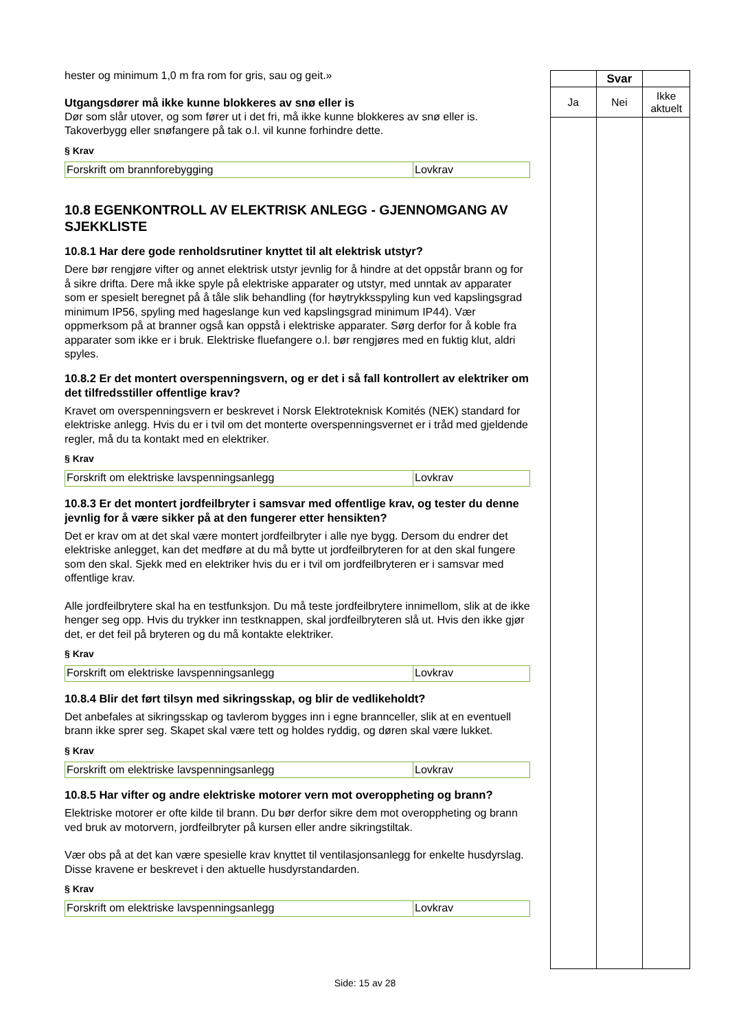hester og minimum 1,0 m fra rom for gris, sau og geit.»
Utgangsdører må ikke kunne blokkeres av snø eller is
Dør som slår utover, og som fører ut i det fri, må ikke kunne blokkeres av snø eller is. Takoverbygg eller snøfangere på tak o.l. vil kunne forhindre dette.
§ Krav
| Forskrift om brannforebygging | Lovkrav |
10.8 EGENKONTROLL AV ELEKTRISK ANLEGG - GJENNOMGANG AV SJEKKLISTE
10.8.1 Har dere gode renholdsrutiner knyttet til alt elektrisk utstyr?
Dere bør rengjøre vifter og annet elektrisk utstyr jevnlig for å hindre at det oppstår brann og for å sikre drifta. Dere må ikke spyle på elektriske apparater og utstyr, med unntak av apparater som er spesielt beregnet på å tåle slik behandling (for høytrykksspyling kun ved kapslingsgrad minimum IP56, spyling med hageslange kun ved kapslingsgrad minimum IP44). Vær oppmerksom på at branner også kan oppstå i elektriske apparater. Sørg derfor for å koble fra apparater som ikke er i bruk. Elektriske fluefangere o.l. bør rengjøres med en fuktig klut, aldri spyles.
10.8.2 Er det montert overspenningsvern, og er det i så fall kontrollert av elektriker om det tilfredsstiller offentlige krav?
Kravet om overspenningsvern er beskrevet i Norsk Elektroteknisk Komités (NEK) standard for elektriske anlegg. Hvis du er i tvil om det monterte overspenningsvernet er i tråd med gjeldende regler, må du ta kontakt med en elektriker.
§ Krav
| Forskrift om elektriske lavspenningsanlegg | Lovkrav |
10.8.3 Er det montert jordfeilbryter i samsvar med offentlige krav, og tester du denne jevnlig for å være sikker på at den fungerer etter hensikten?
Det er krav om at det skal være montert jordfeilbryter i alle nye bygg. Dersom du endrer det elektriske anlegget, kan det medføre at du må bytte ut jordfeilbryteren for at den skal fungere som den skal. Sjekk med en elektriker hvis du er i tvil om jordfeilbryteren er i samsvar med offentlige krav.
Alle jordfeilbrytere skal ha en testfunksjon. Du må teste jordfeilbrytere innimellom, slik at de ikke henger seg opp. Hvis du trykker inn testknappen, skal jordfeilbryteren slå ut. Hvis den ikke gjør det, er det feil på bryteren og du må kontakte elektriker.
§ Krav
| Forskrift om elektriske lavspenningsanlegg | Lovkrav |
10.8.4 Blir det ført tilsyn med sikringsskap, og blir de vedlikeholdt?
Det anbefales at sikringsskap og tavlerom bygges inn i egne brannceller, slik at en eventuell brann ikke sprer seg. Skapet skal være tett og holdes ryddig, og døren skal være lukket.
§ Krav
| Forskrift om elektriske lavspenningsanlegg | Lovkrav |
10.8.5 Har vifter og andre elektriske motorer vern mot overoppheting og brann?
Elektriske motorer er ofte kilde til brann. Du bør derfor sikre dem mot overoppheting og brann ved bruk av motorvern, jordfeilbryter på kursen eller andre sikringstiltak.
Vær obs på at det kan være spesielle krav knyttet til ventilasjonsanlegg for enkelte husdyrslag. Disse kravene er beskrevet i den aktuelle husdyrstandarden.
§ Krav
| Forskrift om elektriske lavspenningsanlegg | Lovkrav |
| | Svar | |
| --- | --- | --- |
| Ja | Nei | Ikke aktuelt |
Side: 15 av 28